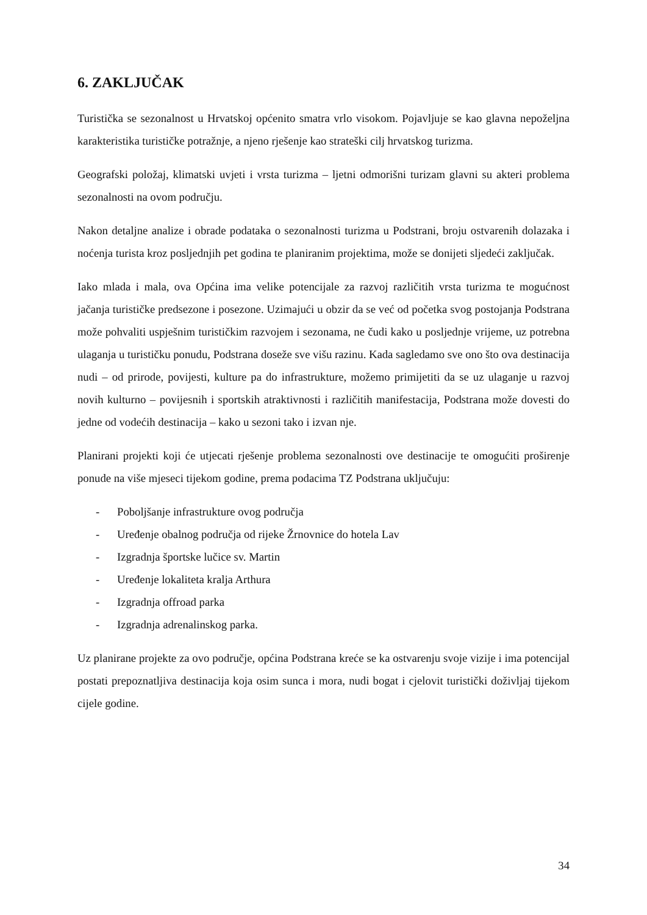6. ZAKLJUČAK
Turistička se sezonalnost u Hrvatskoj općenito smatra vrlo visokom. Pojavljuje se kao glavna nepoželjna karakteristika turističke potražnje, a njeno rješenje kao strateški cilj hrvatskog turizma.
Geografski položaj, klimatski uvjeti i vrsta turizma – ljetni odmorišni turizam glavni su akteri problema sezonalnosti na ovom području.
Nakon detaljne analize i obrade podataka o sezonalnosti turizma u Podstrani, broju ostvarenih dolazaka i noćenja turista kroz posljednjih pet godina te planiranim projektima, može se donijeti sljedeći zaključak.
Iako mlada i mala, ova Općina ima velike potencijale za razvoj različitih vrsta turizma te mogućnost jačanja turističke predsezone i posezone. Uzimajući u obzir da se već od početka svog postojanja Podstrana može pohvaliti uspješnim turističkim razvojem i sezonama, ne čudi kako u posljednje vrijeme, uz potrebna ulaganja u turističku ponudu, Podstrana doseže sve višu razinu. Kada sagledamo sve ono što ova destinacija nudi – od prirode, povijesti, kulture pa do infrastrukture, možemo primijetiti da se uz ulaganje u razvoj novih kulturno – povijesnih i sportskih atraktivnosti i različitih manifestacija, Podstrana može dovesti do jedne od vodećih destinacija – kako u sezoni tako i izvan nje.
Planirani projekti koji će utjecati rješenje problema sezonalnosti ove destinacije te omogućiti proširenje ponude na više mjeseci tijekom godine, prema podacima TZ Podstrana uključuju:
- Poboljšanje infrastrukture ovog područja
- Uređenje obalnog područja od rijeke Žrnovnice do hotela Lav
- Izgradnja športske lučice sv. Martin
- Uređenje lokaliteta kralja Arthura
- Izgradnja offroad parka
- Izgradnja adrenalinskog parka.
Uz planirane projekte za ovo područje, općina Podstrana kreće se ka ostvarenju svoje vizije i ima potencijal postati prepoznatljiva destinacija koja osim sunca i mora, nudi bogat i cjelovit turistički doživljaj tijekom cijele godine.
34